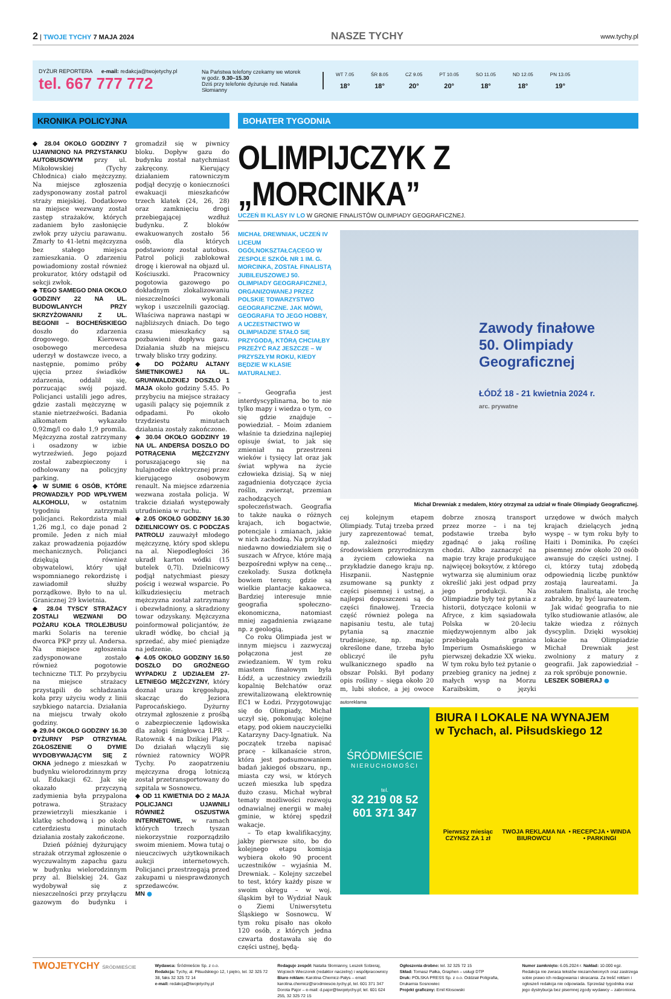2 | TWOJE TYCHY 7 MAJA 2024 NASZE TYCHY www.tychy.pl
DYŻUR REPORTERA e-mail: redakcja@twojetychy.pl
tel. 667 777 772
Na Państwa telefony czekamy we wtorek w godz. 9.30–15.30
Dziś przy telefonie dyżuruje red. Natalia Słomianny
WT 7.05
18°
ŚR 8.05
18°
CZ 9.05
20°
PT 10.05
20°
SO 11.05
18°
ND 12.05
18°
PN 13.05
19°
KRONIKA POLICYJNA
◆ 28.04 OKOŁO GODZINY 7 UJAWNIONO NA PRZYSTANKU AUTOBUSOWYM przy ul. Mikołowskiej (Tychy Chłodnica) ciało mężczyzny. Na miejsce zgłoszenia zadysponowany został patrol straży miejskiej. Dodatkowo na miejsce wezwany został zastęp strażaków, których zadaniem było zasłonięcie zwłok przy użyciu parawanu. Zmarły to 41-letni mężczyzna bez stałego miejsca zamieszkania. O zdarzeniu powiadomiony został również prokurator, który odstąpił od sekcji zwłok.
◆ TEGO SAMEGO DNIA OKOŁO GODZINY 22 NA UL. BUDOWLANYCH PRZY SKRZYŻOWANIU Z UL. BEGONII – BOCHEŃSKIEGO doszło do zdarzenia drogowego. Kierowca osobowego mercedesa uderzył w dostawcze iveco, a następnie, pomimo próby ujęcia przez świadków zdarzenia, oddalił się, porzucając swój pojazd. Policjanci ustalili jego adres, gdzie zastali mężczyznę w stanie nietrzeźwości. Badania alkomatem wykazało 0,92mg/l co dało 1,9 promila. Mężczyzna został zatrzymany i osadzony w izbie wytrzeźwień. Jego pojazd został zabezpieczony i odholowany na policyjny parking.
◆ W SUMIE 6 OSÓB, KTÓRE PROWADZIŁY POD WPŁYWEM ALKOHOLU, w ostatnim tygodniu zatrzymali policjanci. Rekordzista miał 1,26 mg.l, co daje ponad 2 promile. Jeden z nich miał zakaz prowadzenia pojazdów mechanicznych. Policjanci dziękują również obywatelowi, który ujął wspomnianego rekordzistę i zawiadomił służby porządkowe. Było to na ul. Granicznej 29 kwietnia.
◆ 28.04 TYSCY STRAŻACY ZOSTALI WEZWANI DO POŻARU KOŁA TROLEJBUSU marki Solaris na terenie dworca PKP przy ul. Andersa. Na miejsce zgłoszenia zadysponowane zostało również pogotowie techniczne TLT. Po przybyciu na miejsce strażacy przystąpili do schładzania koła przy użyciu wody z linii szybkiego natarcia. Działania na miejscu trwały około godziny.
◆ 29.04 OKOŁO GODZINY 16.30 DYŻURNY PSP OTRZYMAŁ ZGŁOSZENIE O DYMIE WYDOBYWAJĄCYM SIĘ Z OKNA jednego z mieszkań w budynku wielorodzinnym przy ul. Edukacji 62. Jak się okazało przyczyną zadymienia była przypalona potrawa. Strażacy przewietrzyli mieszkanie i klatkę schodową i po około czterdziestu minutach działania zostały zakończone.
Dzień później dyżurujący strażak otrzymał zgłoszenie o wyczuwalnym zapachu gazu w budynku wielorodzinnym przy al. Bielskiej 24. Gaz wydobywał się z nieszczelności przy przyłączu gazowym do budynku i gromadził się w piwnicy bloku. Dopływ gazu do budynku został natychmiast zakręcony. Kierujący działaniem ratowniczym podjął decyzję o konieczności ewakuacji mieszkańców trzech klatek (24, 26, 28) oraz zamknięciu drogi przebiegającej wzdłuż budynku. Z bloków ewakuowanych zostało 56 osób, dla których podstawiony został autobus. Patrol policji zablokował drogę i kierował na objazd ul. Kościuszki. Pracownicy pogotowia gazowego po dokładnym zlokalizowaniu nieszczelności wykonali wykop i uszczelnili gazociąg. Właściwa naprawa nastąpi w najbliższych dniach. Do tego czasu mieszkańcy są pozbawieni dopływu gazu. Działania służb na miejscu trwały blisko trzy godziny.
◆ DO POŻARU ALTANY ŚMIETNIKOWEJ NA UL. GRUNWALDZKIEJ DOSZŁO 1 MAJA około godziny 5.45. Po przybyciu na miejsce strażacy ugasili palący się pojemnik z odpadami. Po około trzydziestu minutach działania zostały zakończone.
◆ 30.04 OKOŁO GODZINY 19 NA UL. ANDERSA DOSZŁO DO POTRĄCENIA MĘŻCZYZNY poruszającego się na hulajnodze elektrycznej przez kierującego osobowym renault. Na miejsce zdarzenia wezwana została policja. W trakcie działań występowały utrudnienia w ruchu.
◆ 2.05 OKOŁO GODZINY 16.30 DZIELNICOWY OS. C PODCZAS PATROLU zauważył młodego mężczyznę, który spod sklepu na al. Niepodległości 36 ukradł karton wódki (15 butelek 0,7l). Dzielnicowy podjął natychmiast pieszy pościg i wezwał wsparcie. Po kilkudziesięciu metrach mężczyzna został zatrzymany i obezwładniony, a skradziony towar odzyskany. Mężczyzna poinformował policjantów, że ukradł wódkę, bo chciał ją sprzedać, aby mieć pieniądze na jedzenie.
◆ 4.05 OKOŁO GODZINY 16.50 DOSZŁO DO GROŹNEGO WYPADKU Z UDZIAŁEM 27-LETNIEGO MĘŻCZYZNY, który doznał urazu kręgosłupa, skacząc do Jeziora Paprocańskiego. Dyżurny otrzymał zgłoszenie z prośbą o zabezpieczenie lądowiska dla załogi śmigłowca LPR – Ratownik 4 na Dzikiej Plaży. Do działań włączyli się również ratownicy WOPR Tychy. Po zaopatrzeniu mężczyzna drogą lotniczą został przetransportowany do szpitala w Sosnowcu.
◆ OD 11 KWIETNIA DO 2 MAJA POLICJANCI UJAWNILI RÓWNIEŻ OSZUSTWA INTERNETOWE, w ramach których trzech tyszan niekorzystnie rozporządziło swoim mieniem. Mowa tutaj o nieuczciwych użytkownikach aukcji internetowych. Policjanci przestrzegają przed zakupami u niesprawdzonych sprzedawców.
MN ●
BOHATER TYGODNIA
OLIMPIJCZYK Z „MORCINKA”
UCZEŃ III KLASY IV LO W GRONIE FINALISTÓW OLIMPIADY GEOGRAFICZNEJ.
MICHAŁ DREWNIAK, UCZEŃ IV LICEUM OGÓLNOKSZTAŁCĄCEGO W ZESPOLE SZKÓŁ NR 1 IM. G. MORCINKA, ZOSTAŁ FINALISTĄ JUBILEUSZOWEJ 50. OLIMPIADY GEOGRAFICZNEJ, ORGANIZOWANEJ PRZEZ POLSKIE TOWARZYSTWO GEOGRAFICZNE. JAK MÓWI, GEOGRAFIA TO JEGO HOBBY, A UCZESTNICTWO W OLIMPIADZIE STAŁO SIĘ PRZYGODĄ, KTÓRĄ CHCIAŁBY PRZEŻYĆ RAZ JESZCZE – W PRZYSZŁYM ROKU, KIEDY BĘDZIE W KLASIE MATURALNEJ.
– Geografia jest interdyscyplinarna, bo to nie tylko mapy i wiedza o tym, co się gdzie znajduje – powiedział. – Moim zdaniem właśnie ta dziedzina najlepiej opisuje świat, to jak się zmieniał na przestrzeni wieków i tysięcy lat oraz jak świat wpływa na życie człowieka dzisiaj. Są w niej zagadnienia dotyczące życia roślin, zwierząt, przemian zachodzących w społeczeństwach. Geografia to także nauka o różnych krajach, ich bogactwie, potencjale i zmianach, jakie w nich zachodzą. Na przykład niedawno dowiedziałem się o suszach w Afryce, które mają bezpośredni wpływ na cenę... czekolady. Susza dotknęła bowiem tereny, gdzie są wielkie plantacje kakaowca. Bardziej interesuje mnie geografia społeczno-ekonomiczna, natomiast mniej zagadnienia związane np. z geologią.
Co roku Olimpiada jest w innym miejscu i zazwyczaj połączona jest ze zwiedzaniem. W tym roku miastem finałowym była Łódź, a uczestnicy zwiedzili kopalnię Bełchatów oraz zrewitalizowaną elektrownię EC1 w Łodzi. Przygotowując się do Olimpiady, Michał uczył się, pokonując kolejne etapy, pod okiem nauczycielki Katarzyny Dacy-Ignatiuk. Na początek trzeba napisać pracę – kilkanaście stron, która jest podsumowaniem badań jakiegoś obszaru, np., miasta czy wsi, w których uczeń mieszka lub spędza dużo czasu. Michał wybrał tematy możliwości rozwoju odnawialnej energii w małej gminie, w której spędził wakacje.
– To etap kwalifikacyjny, jakby pierwsze sito, bo do kolejnego etapu komisja wybiera około 90 procent uczestników – wyjaśnia M. Drewniak. – Kolejny szczebel to test, który każdy pisze w swoim okręgu – w woj. śląskim był to Wydział Nauk o Ziemi Uniwersytetu Śląskiego w Sosnowcu. W tym roku pisało nas około 120 osób, z których jedna czwarta dostawała się do części ustnej, będą-
Zawody finałowe
50. Olimpiady
Geograficznej
ŁÓDŹ 18 - 21 kwietnia 2024 r.
arc. prywatne
Michał Drewniak z medalem, który otrzymał za udział w finale Olimpiady Geograficznej.
cej kolejnym etapem Olimpiady. Tutaj trzeba przed jury zaprezentować temat, np. zależności między środowiskiem przyrodniczym a życiem człowieka na przykładzie danego kraju np. Hiszpanii. Następnie zsumowane są punkty z części pisemnej i ustnej, a najlepsi dopuszczeni są do części finałowej. Trzecia część również polega na napisaniu testu, ale tutaj pytania są znacznie trudniejsze, np. mając określone dane, trzeba było obliczyć ile pyłu wulkanicznego spadło na obszar Polski. Był podany opis rośliny – sięga około 20 m, lubi słońce, a jej owoce dobrze znoszą transport przez morze – i na tej podstawie trzeba było zgadnąć o jaką roślinę chodzi. Albo zaznaczyć na mapie trzy kraje produkujące najwięcej boksytów, z którego wytwarza się aluminium oraz określić jaki jest odpad przy jego produkcji. Na Olimpiadzie były też pytania z historii, dotyczące kolonii w Afryce, z kim sąsiadowała Polska w 20-leciu międzywojennym albo jak przebiegała granica Imperium Osmańskiego w pierwszej dekadzie XX wieku. W tym roku było też pytanie o przebieg granicy na jednej z małych wysp na Morzu Karaibskim, o języki urzędowe w dwóch małych krajach dzielących jedną wyspę – w tym roku były to Haiti i Dominika. Po części pisemnej znów około 20 osób awansuje do części ustnej. I ci, którzy tutaj zdobędą odpowiednią liczbę punktów zostają laureatami. Ja zostałem finalistą, ale trochę zabrakło, by być laureatem.
Jak widać geografia to nie tylko studiowanie atlasów, ale także wiedza z różnych dyscyplin. Dzięki wysokiej lokacie na Olimpiadzie Michał Drewniak jest zwolniony z matury z geografii. Jak zapowiedział – za rok spróbuje ponownie.
LESZEK SOBIERAJ ●
autoreklama
ŚRÓDMIEŚCIE
NIERUCHOMOŚCI
tel.
32 219 08 52
601 371 347
BIURA I LOKALE NA WYNAJEM
w Tychach, al. Piłsudskiego 12
Pierwszy miesiąc CZYNSZ ZA 1 zł TWOJA REKLAMA NA BIUROWCU • RECEPCJA • WINDA • PARKINGI
TWOJETYCHY ŚRÓDMIEŚCIE Wydawca: Śródmieście Sp. z o.o.
Redakcja: Tychy, al. Piłsudskiego 12, I piętro, tel. 32 325 72 38, faks 32 325 72 14
e-mail: redakcja@twojetychy.pl
Redaguje zespół: Natalia Słomianny, Leszek Sobieraj, Wojciech Wieczorek (redaktor naczelny) i współpracownicy
Biuro reklam: Karolina Chemicz-Pałys – email: karolina.chemicz@srodmiescie.tychy.pl, tel. 601 371 347
Dorota Pajor – e-mail: d.pajor@twojetychy.pl; tel. 601 624 255, 32 325 72 15
Ogłoszenia drobne: tel. 32 325 72 15
Skład: Tomasz Pałka, Graphen – usługi DTP
Druk: POLSKA PRESS Sp. z o.o. Oddział Poligrafia, Drukarnia Sosnowiec
Projekt graficzny: Emil Kłosowski
Numer zamknięto: 6.05.2024 r. Nakład: 10.000 egz.
Redakcja nie zwraca tekstów niezamówionych oraz zastrzega sobie prawo ich redagowania i skracania. Za treść reklam i ogłoszeń redakcja nie odpowiada. Sprzedaż tygodnika oraz jego dystrybucja bez pisemnej zgody wydawcy – zabroniona.